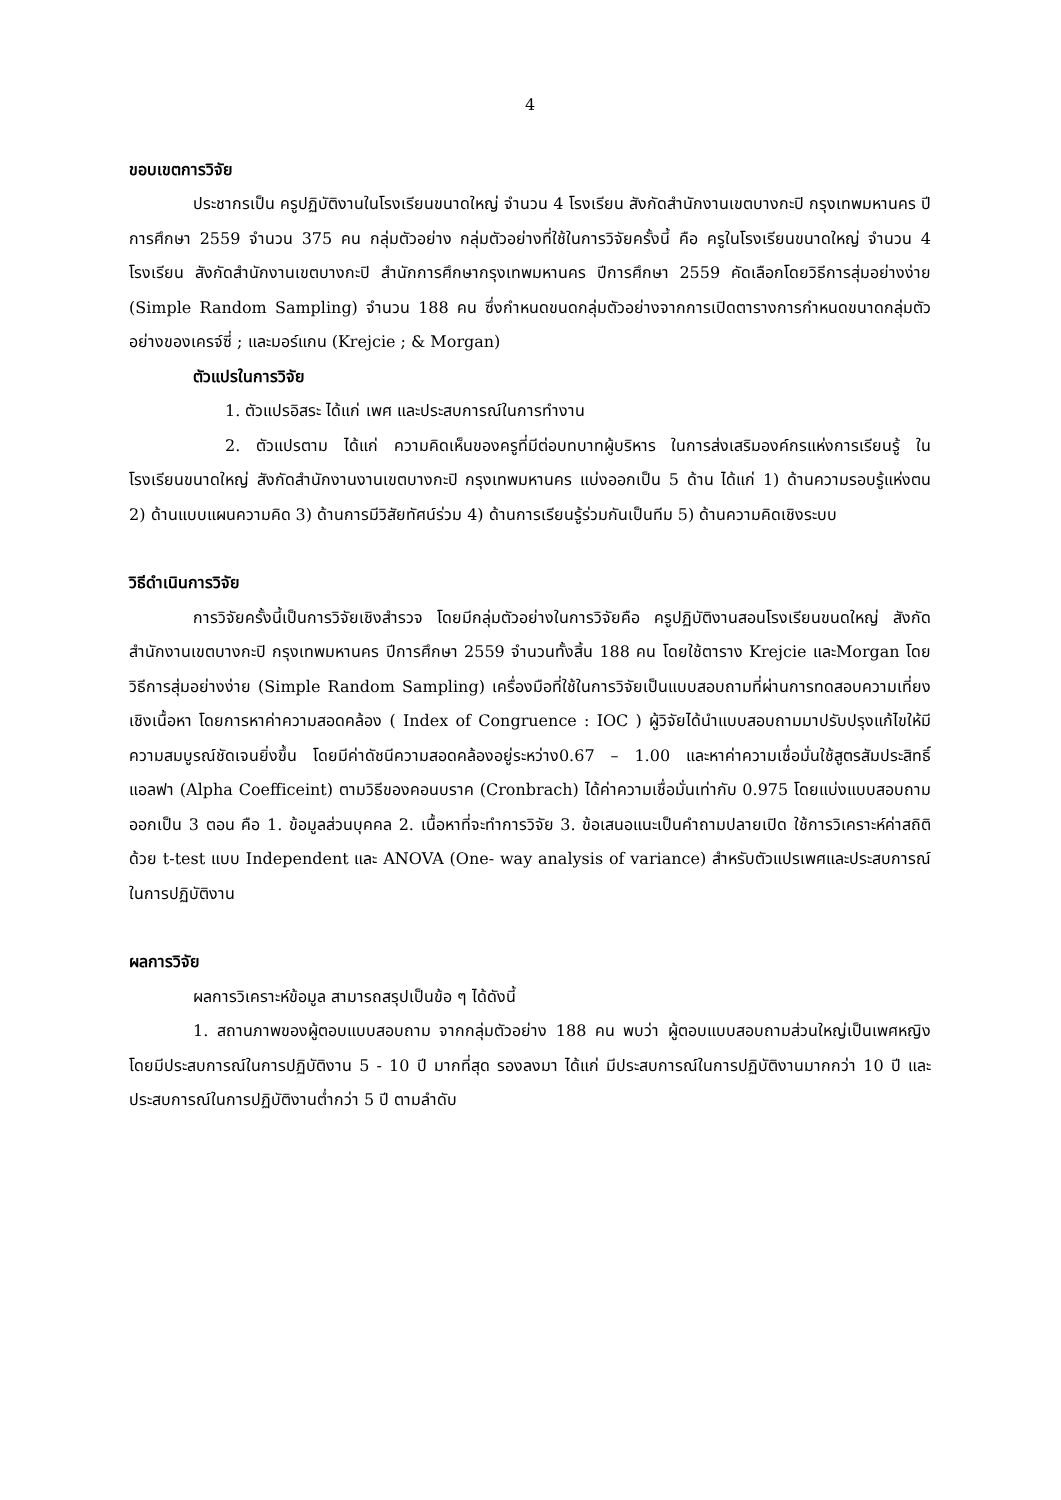4
ขอบเขตการวิจัย
ประชากรเป็น ครูปฏิบัติงานในโรงเรียนขนาดใหญ่ จำนวน 4 โรงเรียน สังกัดสำนักงานเขตบางกะปิ กรุงเทพมหานคร ปีการศึกษา 2559 จำนวน 375 คน กลุ่มตัวอย่าง กลุ่มตัวอย่างที่ใช้ในการวิจัยครั้งนี้ คือ ครูในโรงเรียนขนาดใหญ่ จำนวน 4 โรงเรียน สังกัดสำนักงานเขตบางกะปิ สำนักการศึกษากรุงเทพมหานคร ปีการศึกษา 2559 คัดเลือกโดยวิธีการสุ่มอย่างง่าย (Simple Random Sampling) จำนวน 188 คน ซึ่งกำหนดขนดกลุ่มตัวอย่างจากการเปิดตารางการกำหนดขนาดกลุ่มตัวอย่างของเครจ์ซี่ ; และมอร์แกน (Krejcie ; & Morgan)
ตัวแปรในการวิจัย
1. ตัวแปรอิสระ ได้แก่ เพศ และประสบการณ์ในการทำงาน
2. ตัวแปรตาม ได้แก่ ความคิดเห็นของครูที่มีต่อบทบาทผู้บริหาร ในการส่งเสริมองค์กรแห่งการเรียนรู้ ในโรงเรียนขนาดใหญ่ สังกัดสำนักงานงานเขตบางกะปิ กรุงเทพมหานคร แบ่งออกเป็น 5 ด้าน ได้แก่ 1) ด้านความรอบรู้แห่งตน 2) ด้านแบบแผนความคิด 3) ด้านการมีวิสัยทัศน์ร่วม 4) ด้านการเรียนรู้ร่วมกันเป็นทีม 5) ด้านความคิดเชิงระบบ
วิธีดำเนินการวิจัย
การวิจัยครั้งนี้เป็นการวิจัยเชิงสำรวจ โดยมีกลุ่มตัวอย่างในการวิจัยคือ ครูปฏิบัติงานสอนโรงเรียนขนดใหญ่ สังกัดสำนักงานเขตบางกะปิ กรุงเทพมหานคร ปีการศึกษา 2559 จำนวนทั้งสิ้น 188 คน โดยใช้ตาราง Krejcie และMorgan โดยวิธีการสุ่มอย่างง่าย (Simple Random Sampling) เครื่องมือที่ใช้ในการวิจัยเป็นแบบสอบถามที่ผ่านการทดสอบความเที่ยงเชิงเนื้อหา โดยการหาค่าความสอดคล้อง ( Index of Congruence : IOC ) ผู้วิจัยได้นำแบบสอบถามมาปรับปรุงแก้ไขให้มีความสมบูรณ์ชัดเจนยิ่งขึ้น โดยมีค่าดัชนีความสอดคล้องอยู่ระหว่าง0.67 – 1.00 และหาค่าความเชื่อมั่นใช้สูตรสัมประสิทธิ์แอลฟา (Alpha Coefficeint) ตามวิธีของคอนบราค (Cronbrach) ได้ค่าความเชื่อมั่นเท่ากับ 0.975 โดยแบ่งแบบสอบถามออกเป็น 3 ตอน คือ 1. ข้อมูลส่วนบุคคล 2. เนื้อหาที่จะทำการวิจัย 3. ข้อเสนอแนะเป็นคำถามปลายเปิด ใช้การวิเคราะห์ค่าสถิติด้วย t-test แบบ Independent และ ANOVA (One- way analysis of variance) สำหรับตัวแปรเพศและประสบการณ์ในการปฏิบัติงาน
ผลการวิจัย
ผลการวิเคราะห์ข้อมูล สามารถสรุปเป็นข้อ ๆ ได้ดังนี้
1. สถานภาพของผู้ตอบแบบสอบถาม จากกลุ่มตัวอย่าง 188 คน พบว่า ผู้ตอบแบบสอบถามส่วนใหญ่เป็นเพศหญิง โดยมีประสบการณ์ในการปฏิบัติงาน 5 - 10 ปี มากที่สุด รองลงมา ได้แก่ มีประสบการณ์ในการปฏิบัติงานมากกว่า 10 ปี และ ประสบการณ์ในการปฏิบัติงานต่ำกว่า 5 ปี ตามลำดับ